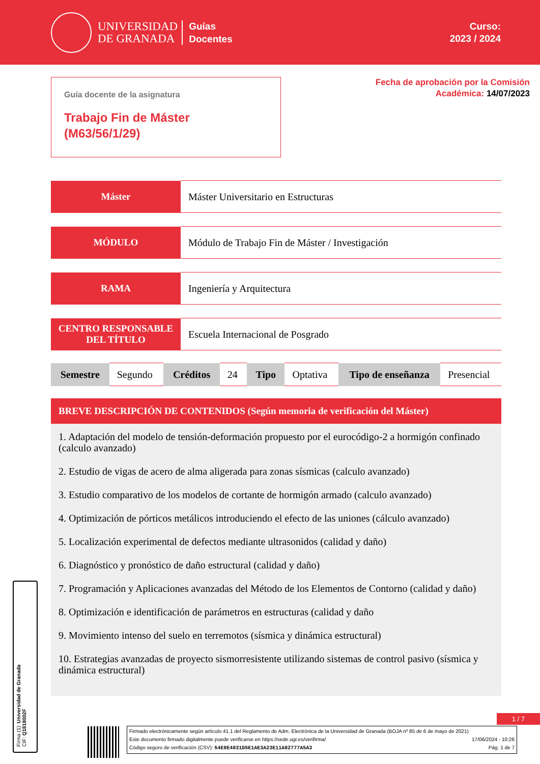UNIVERSIDAD
DE GRANADA
Guías
Docentes
Curso:
2023 / 2024
Guía docente de la asignatura
Trabajo Fin de Máster
(M63/56/1/29)
Fecha de aprobación por la Comisión
Académica: 14/07/2023
| Máster | Máster Universitario en Estructuras |
| MÓDULO | Módulo de Trabajo Fin de Máster / Investigación |
| RAMA | Ingeniería y Arquitectura |
| CENTRO RESPONSABLE DEL TÍTULO | Escuela Internacional de Posgrado |
| Semestre | Segundo | Créditos | 24 | Tipo | Optativa | Tipo de enseñanza | Presencial |
BREVE DESCRIPCIÓN DE CONTENIDOS (Según memoria de verificación del Máster)
1. Adaptación del modelo de tensión-deformación propuesto por el eurocódigo-2 a hormigón confinado (calculo avanzado)
2. Estudio de vigas de acero de alma aligerada para zonas sísmicas (calculo avanzado)
3. Estudio comparativo de los modelos de cortante de hormigón armado (calculo avanzado)
4. Optimización de pórticos metálicos introduciendo el efecto de las uniones (cálculo avanzado)
5. Localización experimental de defectos mediante ultrasonidos (calidad y daño)
6. Diagnóstico y pronóstico de daño estructural (calidad y daño)
7. Programación y Aplicaciones avanzadas del Método de los Elementos de Contorno (calidad y daño)
8. Optimización e identificación de parámetros en estructuras (calidad y daño
9. Movimiento intenso del suelo en terremotos (sísmica y dinámica estructural)
10. Estrategias avanzadas de proyecto sismorresistente utilizando sistemas de control pasivo (sísmica y dinámica estructural)
Firma (1): Universidad de Granada
CIF: Q1818002F
1 / 7
Firmado electrónicamente según artículo 41.1 del Reglamento de Adm. Electrónica de la Universidad de Granada (BOJA nº 85 de 6 de mayo de 2021)
Este documento firmado digitalmente puede verificarse en https://sede.ugr.es/verifirma/ 17/06/2024 - 10:26
Código seguro de verificación (CSV): 54E8E4831D5E1AE3A23E11A82777A5A3 Pág. 1 de 7